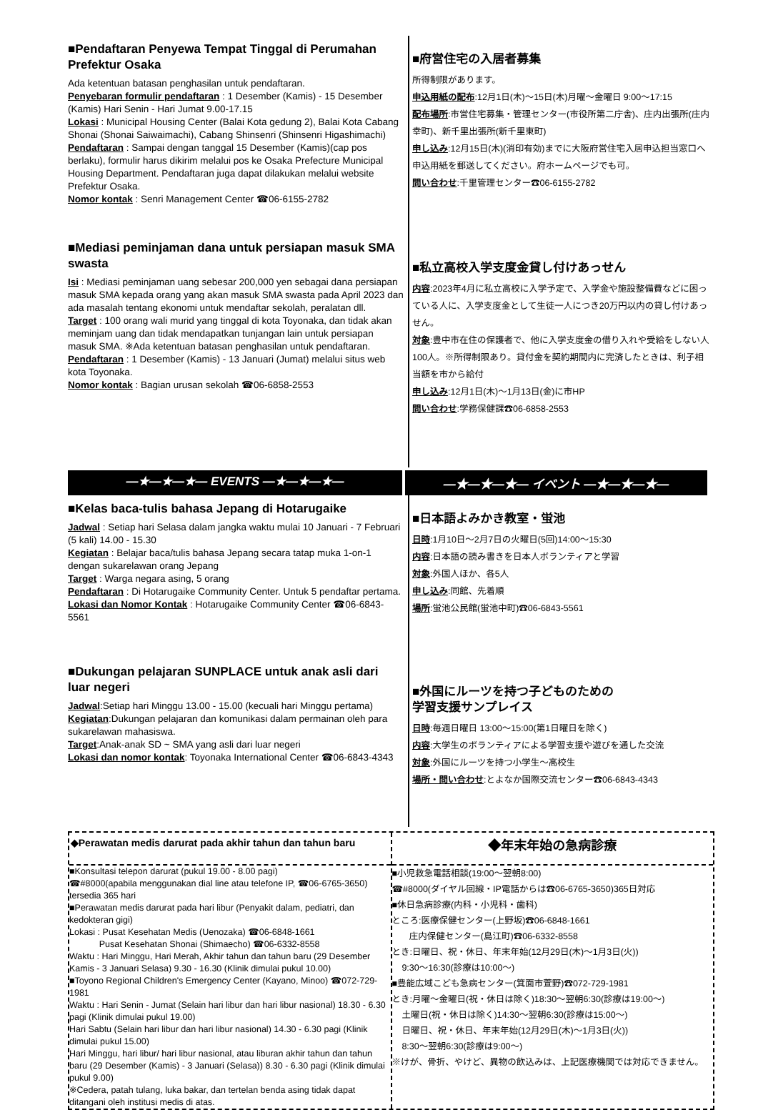■Pendaftaran Penyewa Tempat Tinggal di Perumahan Prefektur Osaka
Ada ketentuan batasan penghasilan untuk pendaftaran.
Penyebaran formulir pendaftaran : 1 Desember (Kamis) - 15 Desember (Kamis) Hari Senin - Hari Jumat 9.00-17.15
Lokasi : Municipal Housing Center (Balai Kota gedung 2), Balai Kota Cabang Shonai (Shonai Saiwaimachi), Cabang Shinsenri (Shinsenri Higashimachi)
Pendaftaran : Sampai dengan tanggal 15 Desember (Kamis)(cap pos berlaku), formulir harus dikirim melalui pos ke Osaka Prefecture Municipal Housing Department. Pendaftaran juga dapat dilakukan melalui website Prefektur Osaka.
Nomor kontak : Senri Management Center ☎06-6155-2782
■Mediasi peminjaman dana untuk persiapan masuk SMA swasta
Isi : Mediasi peminjaman uang sebesar 200,000 yen sebagai dana persiapan masuk SMA kepada orang yang akan masuk SMA swasta pada April 2023 dan ada masalah tentang ekonomi untuk mendaftar sekolah, peralatan dll.
Target : 100 orang wali murid yang tinggal di kota Toyonaka, dan tidak akan meminjam uang dan tidak mendapatkan tunjangan lain untuk persiapan masuk SMA. ※Ada ketentuan batasan penghasilan untuk pendaftaran.
Pendaftaran : 1 Desember (Kamis) - 13 Januari (Jumat) melalui situs web kota Toyonaka.
Nomor kontak : Bagian urusan sekolah ☎06-6858-2553
■府営住宅の入居者募集
所得制限があります。
申込用紙の配布:12月1日(木)～15日(木)月曜～金曜日 9:00～17:15
配布場所:市営住宅募集・管理センター(市役所第二庁舎)、庄内出張所(庄内幸町)、新千里出張所(新千里東町)
申し込み:12月15日(木)(消印有効)までに大阪府営住宅入居申込担当窓口へ申込用紙を郵送してください。府ホームページでも可。
問い合わせ:千里管理センター☎06-6155-2782
■私立高校入学支度金貸し付けあっせん
内容:2023年4月に私立高校に入学予定で、入学金や施設整備費などに困っている人に、入学支度金として生徒一人につき20万円以内の貸し付けあっせん。
対象:豊中市在住の保護者で、他に入学支度金の借り入れや受給をしない人 100人。※所得制限あり。貸付金を契約期間内に完済したときは、利子相当額を市から給付
申し込み:12月1日(木)～1月13日(金)に市HP
問い合わせ:学務保健課☎06-6858-2553
—★—★—★— EVENTS —★—★—★— —★—★—★— イベント —★—★—★—
■Kelas baca-tulis bahasa Jepang di Hotarugaike
Jadwal : Setiap hari Selasa dalam jangka waktu mulai 10 Januari - 7 Februari (5 kali) 14.00 - 15.30
Kegiatan : Belajar baca/tulis bahasa Jepang secara tatap muka 1-on-1 dengan sukarelawan orang Jepang
Target : Warga negara asing, 5 orang
Pendaftaran : Di Hotarugaike Community Center. Untuk 5 pendaftar pertama.
Lokasi dan Nomor Kontak : Hotarugaike Community Center ☎06-6843-5561
■Dukungan pelajaran SUNPLACE untuk anak asli dari luar negeri
Jadwal:Setiap hari Minggu 13.00 - 15.00 (kecuali hari Minggu pertama)
Kegiatan:Dukungan pelajaran dan komunikasi dalam permainan oleh para sukarelawan mahasiswa.
Target:Anak-anak SD ~ SMA yang asli dari luar negeri
Lokasi dan nomor kontak: Toyonaka International Center ☎06-6843-4343
■日本語よみかき教室・蛍池
日時:1月10日～2月7日の火曜日(5回)14:00～15:30
内容:日本語の読み書きを日本人ボランティアと学習
対象:外国人ほか、各5人
申し込み:同館、先着順
場所:蛍池公民館(蛍池中町)☎06-6843-5561
■外国にルーツを持つ子どものための
学習支援サンプレイス
日時:毎週日曜日 13:00～15:00(第1日曜日を除く)
内容:大学生のボランティアによる学習支援や遊びを通した交流
対象:外国にルーツを持つ小学生～高校生
場所・問い合わせ:とよなか国際交流センター☎06-6843-4343
◆Perawatan medis darurat pada akhir tahun dan tahun baru
■Konsultasi telepon darurat (pukul 19.00 - 8.00 pagi)
☎#8000(apabila menggunakan dial line atau telefone IP, ☎06-6765-3650) tersedia 365 hari
■Perawatan medis darurat pada hari libur (Penyakit dalam, pediatri, dan kedokteran gigi)
Lokasi : Pusat Kesehatan Medis (Uenozaka) ☎06-6848-1661
Pusat Kesehatan Shonai (Shimaecho) ☎06-6332-8558
Waktu : Hari Minggu, Hari Merah, Akhir tahun dan tahun baru (29 Desember Kamis - 3 Januari Selasa) 9.30 - 16.30 (Klinik dimulai pukul 10.00)
■Toyono Regional Children's Emergency Center (Kayano, Minoo) ☎072-729-1981
Waktu : Hari Senin - Jumat (Selain hari libur dan hari libur nasional) 18.30 - 6.30 pagi (Klinik dimulai pukul 19.00)
Hari Sabtu (Selain hari libur dan hari libur nasional) 14.30 - 6.30 pagi (Klinik dimulai pukul 15.00)
Hari Minggu, hari libur/ hari libur nasional, atau liburan akhir tahun dan tahun baru (29 Desember (Kamis) - 3 Januari (Selasa)) 8.30 - 6.30 pagi (Klinik dimulai pukul 9.00)
※Cedera, patah tulang, luka bakar, dan tertelan benda asing tidak dapat ditangani oleh institusi medis di atas.
◆年末年始の急病診療
■小児救急電話相談(19:00～翌朝8:00)
☎#8000(ダイヤル回線・IP電話からは☎06-6765-3650)365日対応
■休日急病診療(内科・小児科・歯科)
ところ:医療保健センター(上野坂)☎06-6848-1661
庄内保健センター(島江町)☎06-6332-8558
とき:日曜日、祝・休日、年末年始(12月29日(木)～1月3日(火))
9:30～16:30(診療は10:00～)
■豊能広域こども急病センター(箕面市萱野)☎072-729-1981
とき:月曜～金曜日(祝・休日は除く)18:30～翌朝6:30(診療は19:00～)
土曜日(祝・休日は除く)14:30～翌朝6:30(診療は15:00～)
日曜日、祝・休日、年末年始(12月29日(木)～1月3日(火))
8:30～翌朝6:30(診療は9:00～)
※けが、骨折、やけど、異物の飲込みは、上記医療機関では対応できません。